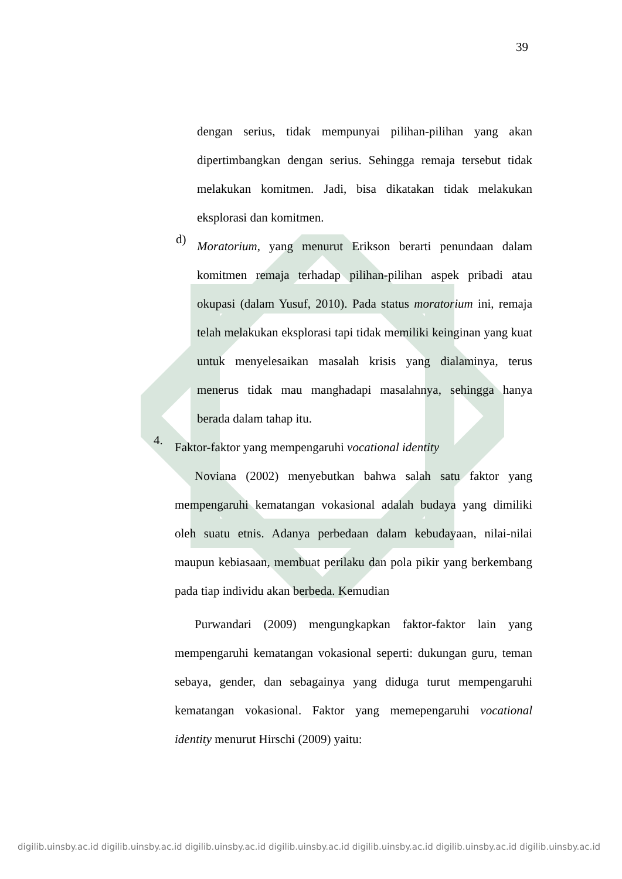39
dengan serius, tidak mempunyai pilihan-pilihan yang akan dipertimbangkan dengan serius. Sehingga remaja tersebut tidak melakukan komitmen. Jadi, bisa dikatakan tidak melakukan eksplorasi dan komitmen.
d)
Moratorium, yang menurut Erikson berarti penundaan dalam komitmen remaja terhadap pilihan-pilihan aspek pribadi atau okupasi (dalam Yusuf, 2010). Pada status moratorium ini, remaja telah melakukan eksplorasi tapi tidak memiliki keinginan yang kuat untuk menyelesaikan masalah krisis yang dialaminya, terus menerus tidak mau manghadapi masalahnya, sehingga hanya berada dalam tahap itu.
4.
Faktor-faktor yang mempengaruhi vocational identity
Noviana (2002) menyebutkan bahwa salah satu faktor yang mempengaruhi kematangan vokasional adalah budaya yang dimiliki oleh suatu etnis. Adanya perbedaan dalam kebudayaan, nilai-nilai maupun kebiasaan, membuat perilaku dan pola pikir yang berkembang pada tiap individu akan berbeda. Kemudian
Purwandari (2009) mengungkapkan faktor-faktor lain yang mempengaruhi kematangan vokasional seperti: dukungan guru, teman sebaya, gender, dan sebagainya yang diduga turut mempengaruhi kematangan vokasional. Faktor yang memepengaruhi vocational identity menurut Hirschi (2009) yaitu:
digilib.uinsby.ac.id digilib.uinsby.ac.id digilib.uinsby.ac.id digilib.uinsby.ac.id digilib.uinsby.ac.id digilib.uinsby.ac.id digilib.uinsby.ac.id